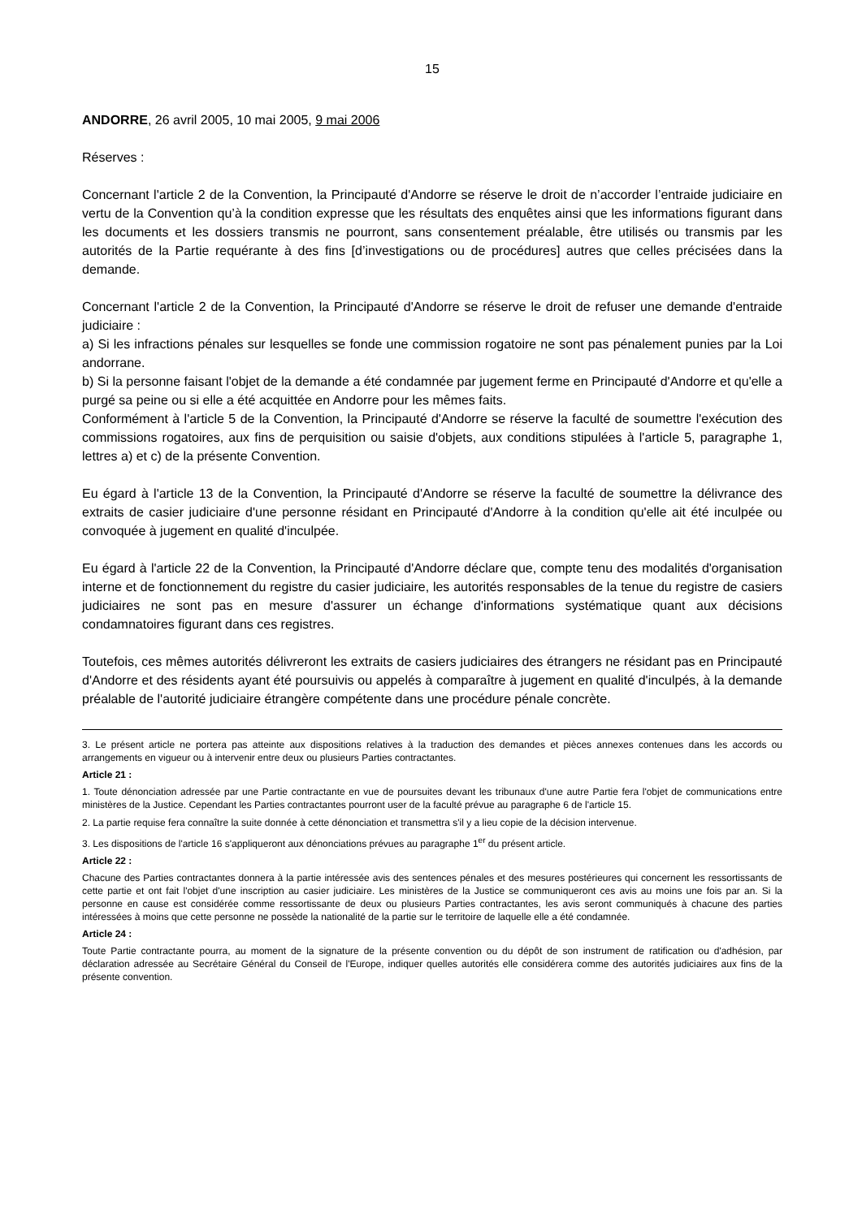15
ANDORRE, 26 avril 2005, 10 mai 2005, 9 mai 2006
Réserves :
Concernant l'article 2 de la Convention, la Principauté d'Andorre se réserve le droit de n’accorder l’entraide judiciaire en vertu de la Convention qu’à la condition expresse que les résultats des enquêtes ainsi que les informations figurant dans les documents et les dossiers transmis ne pourront, sans consentement préalable, être utilisés ou transmis par les autorités de la Partie requérante à des fins [d’investigations ou de procédures] autres que celles précisées dans la demande.
Concernant l'article 2 de la Convention, la Principauté d'Andorre se réserve le droit de refuser une demande d'entraide judiciaire :
a) Si les infractions pénales sur lesquelles se fonde une commission rogatoire ne sont pas pénalement punies par la Loi andorrane.
b) Si la personne faisant l'objet de la demande a été condamnée par jugement ferme en Principauté d'Andorre et qu'elle a purgé sa peine ou si elle a été acquittée en Andorre pour les mêmes faits.
Conformément à l'article 5 de la Convention, la Principauté d'Andorre se réserve la faculté de soumettre l'exécution des commissions rogatoires, aux fins de perquisition ou saisie d'objets, aux conditions stipulées à l'article 5, paragraphe 1, lettres a) et c) de la présente Convention.
Eu égard à l'article 13 de la Convention, la Principauté d'Andorre se réserve la faculté de soumettre la délivrance des extraits de casier judiciaire d'une personne résidant en Principauté d'Andorre à la condition qu'elle ait été inculpée ou convoquée à jugement en qualité d'inculpée.
Eu égard à l'article 22 de la Convention, la Principauté d'Andorre déclare que, compte tenu des modalités d'organisation interne et de fonctionnement du registre du casier judiciaire, les autorités responsables de la tenue du registre de casiers judiciaires ne sont pas en mesure d'assurer un échange d'informations systématique quant aux décisions condamnatoires figurant dans ces registres.
Toutefois, ces mêmes autorités délivreront les extraits de casiers judiciaires des étrangers ne résidant pas en Principauté d'Andorre et des résidents ayant été poursuivis ou appelés à comparaître à jugement en qualité d'inculpés, à la demande préalable de l'autorité judiciaire étrangère compétente dans une procédure pénale concrète.
3. Le présent article ne portera pas atteinte aux dispositions relatives à la traduction des demandes et pièces annexes contenues dans les accords ou arrangements en vigueur ou à intervenir entre deux ou plusieurs Parties contractantes.
Article 21 :
1. Toute dénonciation adressée par une Partie contractante en vue de poursuites devant les tribunaux d'une autre Partie fera l'objet de communications entre ministères de la Justice. Cependant les Parties contractantes pourront user de la faculté prévue au paragraphe 6 de l'article 15.
2. La partie requise fera connaître la suite donnée à cette dénonciation et transmettra s'il y a lieu copie de la décision intervenue.
3. Les dispositions de l'article 16 s'appliqueront aux dénonciations prévues au paragraphe 1<sup>er</sup> du présent article.
Article 22 :
Chacune des Parties contractantes donnera à la partie intéressée avis des sentences pénales et des mesures postérieures qui concernent les ressortissants de cette partie et ont fait l'objet d'une inscription au casier judiciaire. Les ministères de la Justice se communiqueront ces avis au moins une fois par an. Si la personne en cause est considérée comme ressortissante de deux ou plusieurs Parties contractantes, les avis seront communiqués à chacune des parties intéressées à moins que cette personne ne possède la nationalité de la partie sur le territoire de laquelle elle a été condamnée.
Article 24 :
Toute Partie contractante pourra, au moment de la signature de la présente convention ou du dépôt de son instrument de ratification ou d'adhésion, par déclaration adressée au Secrétaire Général du Conseil de l'Europe, indiquer quelles autorités elle considérera comme des autorités judiciaires aux fins de la présente convention.